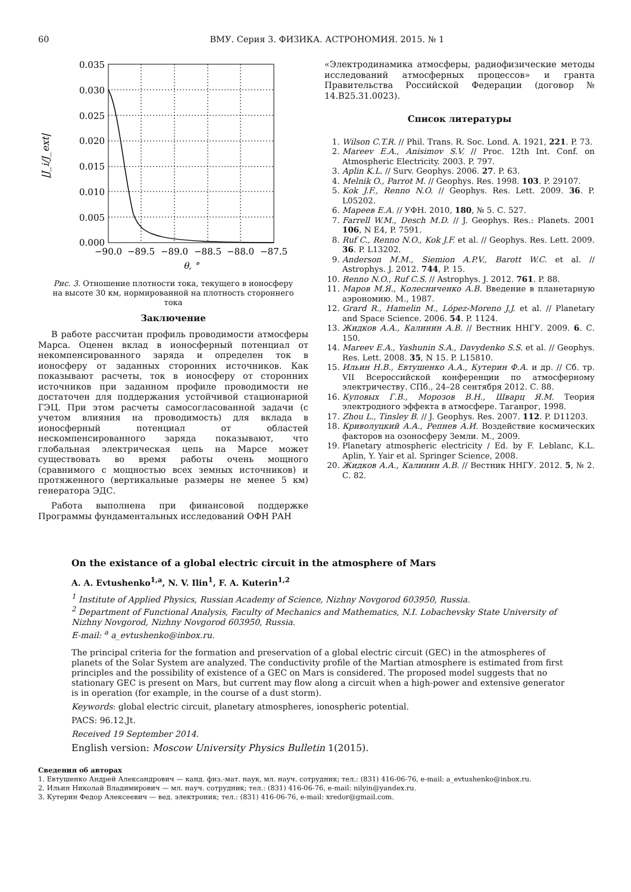60 ВМУ. Серия 3. ФИЗИКА. АСТРОНОМИЯ. 2015. № 1
|J_i/J_ext|
0.035
0.030
0.025
0.020
0.015
0.010
0.005
0.000
−90.0
−89.5
−89.0
−88.5
−88.0
−87.5
θ, °
Рис. 3. Отношение плотности тока, текущего в ионосферу на высоте 30 км, нормированной на плотность стороннего тока
Заключение
В работе рассчитан профиль проводимости атмосферы Марса. Оценен вклад в ионосферный потенциал от некомпенсированного заряда и определен ток в ионосферу от заданных сторонних источников. Как показывают расчеты, ток в ионосферу от сторонних источников при заданном профиле проводимости не достаточен для поддержания устойчивой стационарной ГЭЦ. При этом расчеты самосогласованной задачи (с учетом влияния на проводимость) для вклада в ионосферный потенциал от областей нескомпенсированного заряда показывают, что глобальная электрическая цепь на Марсе может существовать во время работы очень мощного (сравнимого с мощностью всех земных источников) и протяженного (вертикальные размеры не менее 5 км) генератора ЭДС.
Работа выполнена при финансовой поддержке Программы фундаментальных исследований ОФН РАН
«Электродинамика атмосферы, радиофизические методы исследований атмосферных процессов» и гранта Правительства Российской Федерации (договор № 14.B25.31.0023).
Список литературы
1. Wilson C.T.R. // Phil. Trans. R. Soc. Lond. A. 1921, 221. P. 73.
2. Mareev E.A., Anisimov S.V. // Proc. 12th Int. Conf. on Atmospheric Electricity. 2003. P. 797.
3. Aplin K.L. // Surv. Geophys. 2006. 27. P. 63.
4. Melnik O., Parrot M. // Geophys. Res. 1998. 103. P. 29107.
5. Kok J.F., Renno N.O. // Geophys. Res. Lett. 2009. 36. P. L05202.
6. Мареев Е.А. // УФН. 2010, 180, № 5. С. 527.
7. Farrell W.M., Desch M.D. // J. Geophys. Res.: Planets. 2001 106, N E4, P. 7591.
8. Ruf C., Renno N.O., Kok J.F. et al. // Geophys. Res. Lett. 2009. 36. P. L13202.
9. Anderson M.M., Siemion A.P.V., Barott W.C. et al. // Astrophys. J. 2012. 744, P. 15.
10. Renno N.O., Ruf C.S. // Astrophys. J. 2012. 761. P. 88.
11. Маров М.Я., Колесниченко А.В. Введение в планетарную аэрономию. М., 1987.
12. Grard R., Hamelin M., López-Moreno J.J. et al. // Planetary and Space Science. 2006. 54. P. 1124.
13. Жидков А.А., Калинин А.В. // Вестник ННГУ. 2009. 6. С. 150.
14. Mareev E.A., Yashunin S.A., Davydenko S.S. et al. // Geophys. Res. Lett. 2008. 35, N 15. P. L15810.
15. Ильин Н.В., Евтушенко А.А., Кутерин Ф.А. и др. // Сб. тр. VII Всероссийской конференции по атмосферному электричеству. СПб., 24–28 сентября 2012. С. 88.
16. Куповых Г.В., Морозов В.Н., Шварц Я.М. Теория электродного эффекта в атмосфере. Таганрог, 1998.
17. Zhou L., Tinsley B. // J. Geophys. Res. 2007. 112. P. D11203.
18. Криволуцкий А.А., Репнев А.И. Воздействие космических факторов на озоносферу Земли. М., 2009.
19. Planetary atmospheric electricity / Ed. by F. Leblanc, K.L. Aplin, Y. Yair et al. Springer Science, 2008.
20. Жидков А.А., Калинин А.В. // Вестник ННГУ. 2012. 5, № 2. С. 82.
On the existance of a global electric circuit in the atmosphere of Mars
A. A. Evtushenko<sup>1,a</sup>, N. V. Ilin<sup>1</sup>, F. A. Kuterin<sup>1,2</sup>
<sup>1</sup> Institute of Applied Physics, Russian Academy of Science, Nizhny Novgorod 603950, Russia.
<sup>2</sup> Department of Functional Analysis, Faculty of Mechanics and Mathematics, N.I. Lobachevsky State University of Nizhny Novgorod, Nizhny Novgorod 603950, Russia.
E-mail: <sup>a</sup> a_evtushenko@inbox.ru.
The principal criteria for the formation and preservation of a global electric circuit (GEC) in the atmospheres of planets of the Solar System are analyzed. The conductivity profile of the Martian atmosphere is estimated from first principles and the possibility of existence of a GEC on Mars is considered. The proposed model suggests that no stationary GEC is present on Mars, but current may flow along a circuit when a high-power and extensive generator is in operation (for example, in the course of a dust storm).
Keywords: global electric circuit, planetary atmospheres, ionospheric potential.
PACS: 96.12.Jt.
Received 19 September 2014.
English version: Moscow University Physics Bulletin 1(2015).
Сведения об авторах
1. Евтушенко Андрей Александрович — канд. физ.-мат. наук, мл. науч. сотрудник; тел.: (831) 416-06-76, e-mail: a_evtushenko@inbox.ru.
2. Ильин Николай Владимирович — мл. науч. сотрудник; тел.: (831) 416-06-76, e-mail: nilyin@yandex.ru.
3. Кутерин Федор Алексеевич — вед. электроник; тел.: (831) 416-06-76, e-mail: xredor@gmail.com.